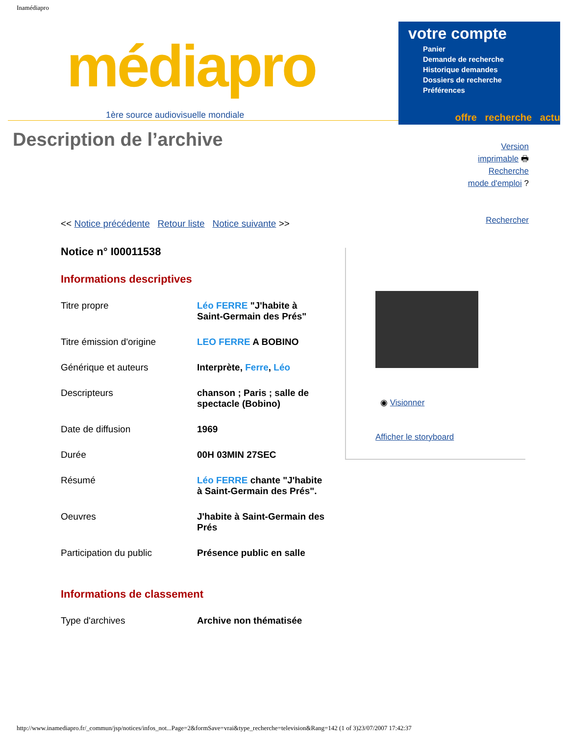Inamédiapro
médiapro
1ère source audiovisuelle mondiale
votre compte
Panier
Demande de recherche
Historique demandes
Dossiers de recherche
Préférences
offre recherche actu
Description de l’archive
Version
imprimable 🖶
Recherche
mode d'emploi ?
Rechercher
<< Notice précédente Retour liste Notice suivante >>
Notice n° I00011538
Informations descriptives
| Titre propre | Léo FERRE "J'habite à Saint-Germain des Prés" |
| Titre émission d'origine | LEO FERRE A BOBINO |
| Générique et auteurs | Interprète, Ferre , Léo |
| Descripteurs | chanson ; Paris ; salle de spectacle (Bobino) |
| Date de diffusion | 1969 |
| Durée | 00H 03MIN 27SEC |
| Résumé | Léo FERRE chante "J'habite à Saint-Germain des Prés". |
| Oeuvres | J'habite à Saint-Germain des Prés |
| Participation du public | Présence public en salle |
Informations de classement
| Type d'archives | Archive non thématisée |
◉ Visionner
Afficher le storyboard
http://www.inamediapro.fr/_commun/jsp/notices/infos_not...Page=2&formSave=vrai&type_recherche=television&Rang=142 (1 of 3)23/07/2007 17:42:37